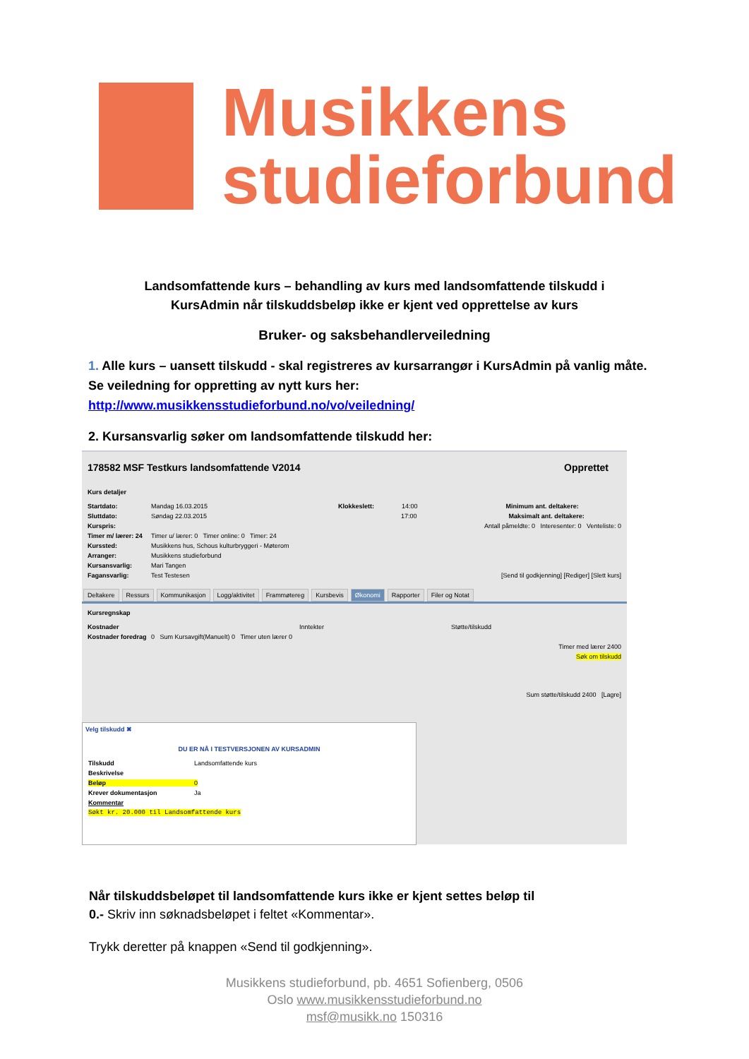Musikkens
studieforbund
Landsomfattende kurs – behandling av kurs med landsomfattende tilskudd i KursAdmin når tilskuddsbeløp ikke er kjent ved opprettelse av kurs
Bruker- og saksbehandlerveiledning
1. Alle kurs – uansett tilskudd - skal registreres av kursarrangør i KursAdmin på vanlig måte. Se veiledning for oppretting av nytt kurs her: http://www.musikkensstudieforbund.no/vo/veiledning/
2. Kursansvarlig søker om landsomfattende tilskudd her:
178582 MSF Testkurs landsomfattende V2014 Opprettet
Kurs detaljer
Startdato: Mandag 16.03.2015 Klokkeslett: 14:00 Minimum ant. deltakere:
Sluttdato: Søndag 22.03.2015 17:00 Maksimalt ant. deltakere:
Kurspris: Antall påmeldte: 0 Interesenter: 0 Venteliste: 0
Timer m/ lærer: 24 Timer u/ lærer: 0 Timer online: 0 Timer: 24
Kurssted: Musikkens hus, Schous kulturbryggeri - Møterom
Arranger: Musikkens studieforbund
Kursansvarlig: Mari Tangen
Fagansvarlig: Test Testesen [Send til godkjenning] [Rediger] [Slett kurs]
Deltakere Ressurs Kommunikasjon Logg/aktivitet Frammøtereg Kursbevis Økonomi Rapporter Filer og Notat
Kursregnskap
Kostnader Inntekter Støtte/tilskudd
Kostnader foredrag 0 Sum Kursavgift(Manuelt) 0 Timer uten lærer 0
Timer med lærer 2400
Søk om tilskudd
Sum støtte/tilskudd 2400 [Lagre]
Velg tilskudd ✖
DU ER NÅ I TESTVERSJONEN AV KURSADMIN
Tilskudd Landsomfattende kurs
Beskrivelse
Beløp 0
Krever dokumentasjon Ja
Kommentar
Søkt kr. 20.000 til Landsomfattende kurs
Når tilskuddsbeløpet til landsomfattende kurs ikke er kjent settes beløp til 0.- Skriv inn søknadsbeløpet i feltet «Kommentar».
Trykk deretter på knappen «Send til godkjenning».
Musikkens studieforbund, pb. 4651 Sofienberg, 0506
Oslo www.musikkensstudieforbund.no
msf@musikk.no 150316